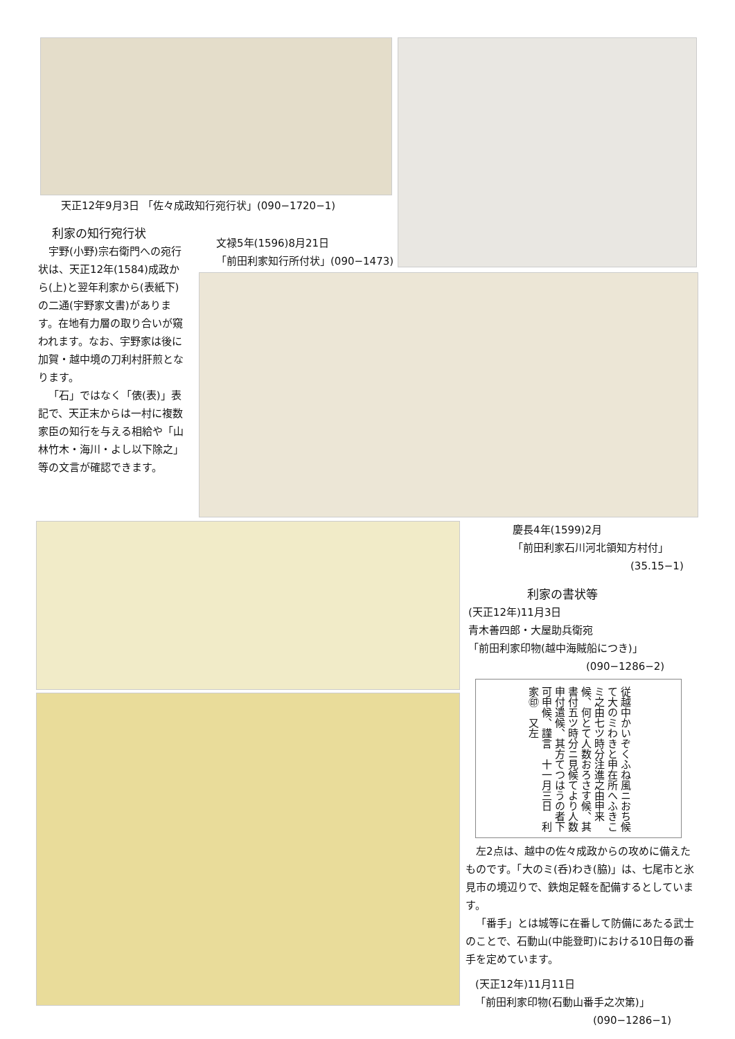天正12年9月3日 「佐々成政知行宛行状」(090−1720−1)
文禄5年(1596)8月21日
「前田利家知行所付状」(090−1473)
利家の知行宛行状
宇野(小野)宗右衛門への宛行状は、天正12年(1584)成政から(上)と翌年利家から(表紙下)の二通(宇野家文書)があります。在地有力層の取り合いが窺われます。なお、宇野家は後に加賀・越中境の刀利村肝煎となります。
「石」ではなく「俵(表)」表記で、天正末からは一村に複数家臣の知行を与える相給や「山林竹木・海川・よし以下除之」等の文言が確認できます。
慶長4年(1599)2月
「前田利家石川河北領知方村付」
(35.15−1)
利家の書状等
(天正12年)11月3日
青木善四郎・大屋助兵衛宛
「前田利家印物(越中海賊船につき)」
(090−1286−2)
従越中かいぞくふね風ニおち候て大のミわきと申在所へふきこミ之由七ツ時分注進之由申来候、何とて人数おろさす候、其書付五ツ時分ニ見候てより人数申付遣候、其方てつはうの者下可申候、謹言　十一月三日　利家㊞　又左
左2点は、越中の佐々成政からの攻めに備えたものです。「大のミ(呑)わき(脇)」は、七尾市と氷見市の境辺りで、鉄炮足軽を配備するとしています。
「番手」とは城等に在番して防備にあたる武士のことで、石動山(中能登町)における10日毎の番手を定めています。
(天正12年)11月11日
「前田利家印物(石動山番手之次第)」
(090−1286−1)